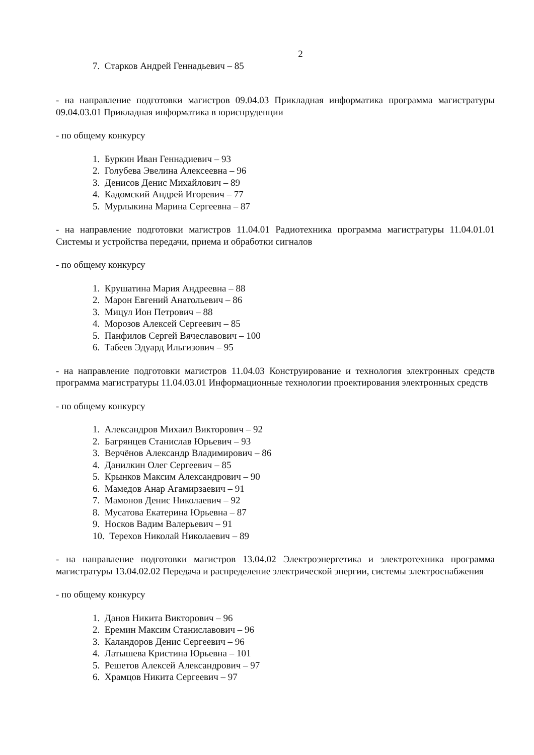2
7. Старков Андрей Геннадьевич – 85
- на направление подготовки магистров 09.04.03 Прикладная информатика программа магистратуры 09.04.03.01 Прикладная информатика в юриспруденции
- по общему конкурсу
1. Буркин Иван Геннадиевич – 93
2. Голубева Эвелина Алексеевна – 96
3. Денисов Денис Михайлович – 89
4. Кадомский Андрей Игоревич – 77
5. Мурлыкина Марина Сергеевна – 87
- на направление подготовки магистров 11.04.01 Радиотехника программа магистратуры 11.04.01.01 Системы и устройства передачи, приема и обработки сигналов
- по общему конкурсу
1. Крушатина Мария Андреевна – 88
2. Марон Евгений Анатольевич – 86
3. Мицул Ион Петрович – 88
4. Морозов Алексей Сергеевич – 85
5. Панфилов Сергей Вячеславович – 100
6. Табеев Эдуард Ильгизович – 95
- на направление подготовки магистров 11.04.03 Конструирование и технология электронных средств программа магистратуры 11.04.03.01 Информационные технологии проектирования электронных средств
- по общему конкурсу
1. Александров Михаил Викторович – 92
2. Багрянцев Станислав Юрьевич – 93
3. Верчёнов Александр Владимирович – 86
4. Данилкин Олег Сергеевич – 85
5. Крынков Максим Александрович – 90
6. Мамедов Анар Агамирзаевич – 91
7. Мамонов Денис Николаевич – 92
8. Мусатова Екатерина Юрьевна – 87
9. Носков Вадим Валерьевич – 91
10. Терехов Николай Николаевич – 89
- на направление подготовки магистров 13.04.02 Электроэнергетика и электротехника программа магистратуры 13.04.02.02 Передача и распределение электрической энергии, системы электроснабжения
- по общему конкурсу
1. Данов Никита Викторович – 96
2. Еремин Максим Станиславович – 96
3. Каландоров Денис Сергеевич – 96
4. Латышева Кристина Юрьевна – 101
5. Решетов Алексей Александрович – 97
6. Храмцов Никита Сергеевич – 97